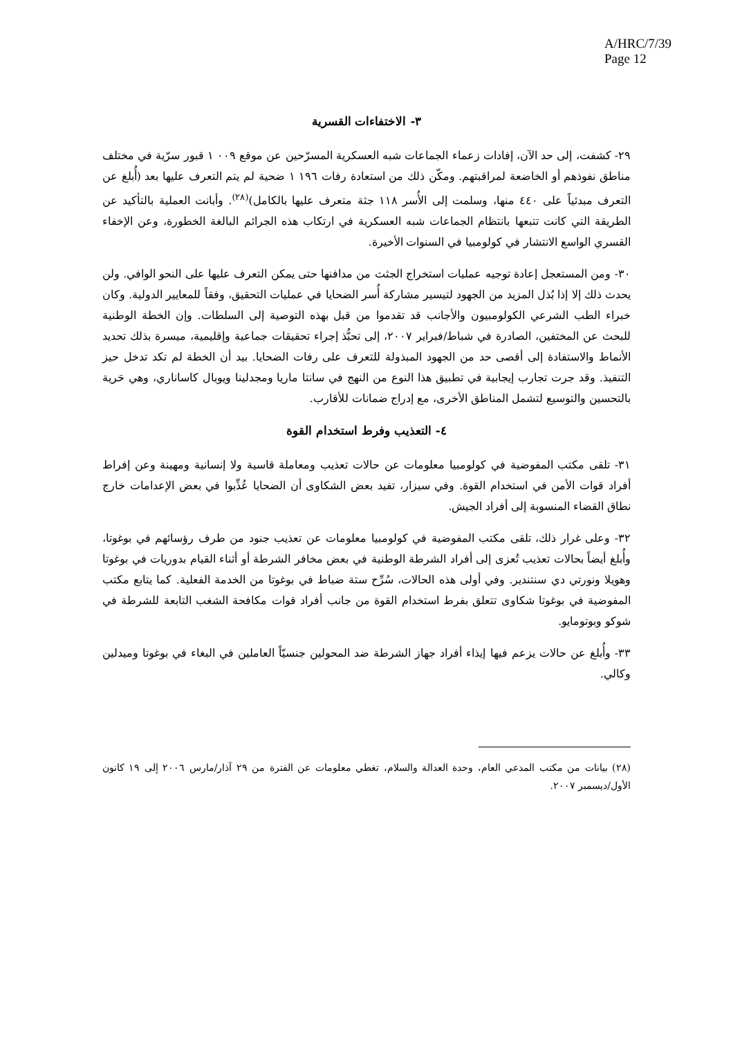A/HRC/7/39
Page 12
٣- الاختفاءات القسرية
٢٩- كشفت، إلى حد الآن، إفادات زعماء الجماعات شبه العسكرية المسرّحين عن موقع ٠٠٩ ١ قبور سرّية في مختلف مناطق نفوذهم أو الخاضعة لمراقبتهم. ومكّن ذلك من استعادة رفات ١٩٦ ١ ضحية لم يتم التعرف عليها بعد (أُبلغ عن التعرف مبدئياً على ٤٤٠ منها، وسلمت إلى الأُسر ١١٨ جثة متعرف عليها بالكامل)<sup>(٢٨)</sup>. وأبانت العملية بالتأكيد عن الطريقة التي كانت تتبعها بانتظام الجماعات شبه العسكرية في ارتكاب هذه الجرائم البالغة الخطورة، وعن الإخفاء القسري الواسع الانتشار في كولومبيا في السنوات الأخيرة.
٣٠- ومن المستعجل إعادة توجيه عمليات استخراج الجثث من مدافنها حتى يمكن التعرف عليها على النحو الوافي. ولن يحدث ذلك إلا إذا بُذل المزيد من الجهود لتيسير مشاركة أُسر الضحايا في عمليات التحقيق، وفقاً للمعايير الدولية. وكان خبراء الطب الشرعي الكولومبيون والأجانب قد تقدموا من قبل بهذه التوصية إلى السلطات. وإن الخطة الوطنية للبحث عن المختفين، الصادرة في شباط/فبراير ٢٠٠٧، إلى تحبُّذ إجراء تحقيقات جماعية وإقليمية، ميسرة بذلك تحديد الأنماط والاستفادة إلى أقصى حد من الجهود المبذولة للتعرف على رفات الضحايا. بيد أن الخطة لم تكد تدخل حيز التنفيذ. وقد جرت تجارب إيجابية في تطبيق هذا النوع من النهج في سانتا ماريا ومجدلينا ويوبال كاساناري، وهي حَرية بالتحسين والتوسيع لتشمل المناطق الأخرى، مع إدراج ضمانات للأقارب.
٤- التعذيب وفرط استخدام القوة
٣١- تلقى مكتب المفوضية في كولومبيا معلومات عن حالات تعذيب ومعاملة قاسية ولا إنسانية ومهينة وعن إفراط أفراد قوات الأمن في استخدام القوة. وفي سيزار، تفيد بعض الشكاوى أن الضحايا عُذِّبوا في بعض الإعدامات خارج نطاق القضاء المنسوبة إلى أفراد الجيش.
٣٢- وعلى غرار ذلك، تلقى مكتب المفوضية في كولومبيا معلومات عن تعذيب جنود من طرف رؤسائهم في بوغوتا، وأُبلغ أيضاً بحالات تعذيب تُعزى إلى أفراد الشرطة الوطنية في بعض مخافر الشرطة أو أثناء القيام بدوريات في بوغوتا وهويلا ونورتي دي سنتندير. وفي أولى هذه الحالات، سُرِّح ستة ضباط في بوغوتا من الخدمة الفعلية. كما يتابع مكتب المفوضية في بوغوتا شكاوى تتعلق بفرط استخدام القوة من جانب أفراد قوات مكافحة الشغب التابعة للشرطة في شوكو وبوتومايو.
٣٣- وأُبلغ عن حالات يزعم فيها إيذاء أفراد جهاز الشرطة ضد المحولين جنسيّاً العاملين في البغاء في بوغوتا وميدلين وكالي.
(٢٨) بيانات من مكتب المدعي العام، وحدة العدالة والسلام، تغطي معلومات عن الفترة من ٢٩ آذار/مارس ٢٠٠٦ إلى ١٩ كانون الأول/ديسمبر ٢٠٠٧.